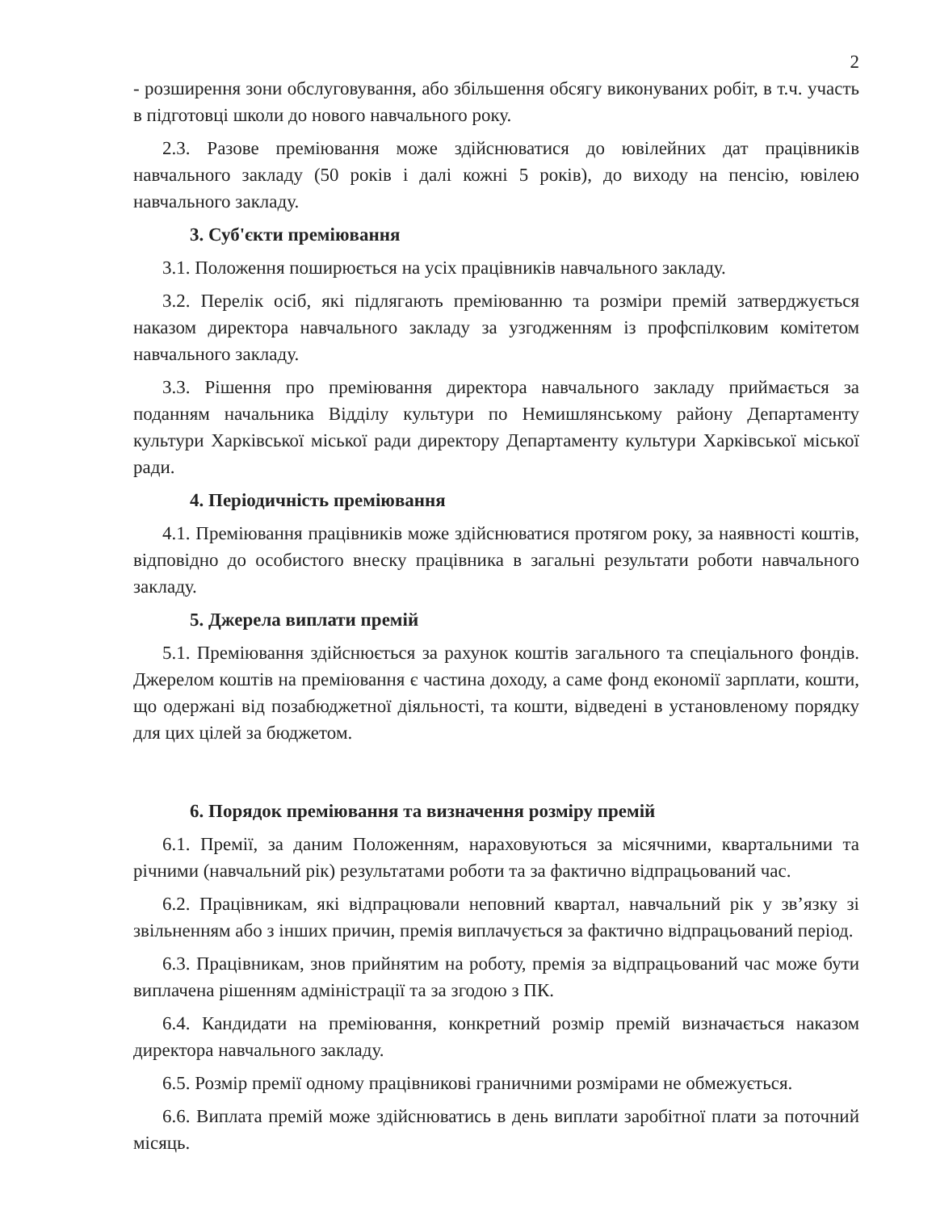2
- розширення зони обслуговування, або збільшення обсягу виконуваних робіт, в т.ч. участь в підготовці школи до нового навчального року.
2.3. Разове преміювання може здійснюватися до ювілейних дат працівників навчального закладу (50 років і далі кожні 5 років), до виходу на пенсію, ювілею навчального закладу.
3. Суб'єкти преміювання
3.1. Положення поширюється на усіх працівників навчального закладу.
3.2. Перелік осіб, які підлягають преміюванню та розміри премій затверджується наказом директора навчального закладу за узгодженням із профспілковим комітетом навчального закладу.
3.3. Рішення про преміювання директора навчального закладу приймається за поданням начальника Відділу культури по Немишлянському району Департаменту культури Харківської міської ради директору Департаменту культури Харківської міської ради.
4. Періодичність преміювання
4.1. Преміювання працівників може здійснюватися протягом року, за наявності коштів, відповідно до особистого внеску працівника в загальні результати роботи навчального закладу.
5. Джерела виплати премій
5.1. Преміювання здійснюється за рахунок коштів загального та спеціального фондів. Джерелом коштів на преміювання є частина доходу, а саме фонд економії зарплати, кошти, що одержані від позабюджетної діяльності, та кошти, відведені в установленому порядку для цих цілей за бюджетом.
6. Порядок преміювання та визначення розміру премій
6.1. Премії, за даним Положенням, нараховуються за місячними, квартальними та річними (навчальний рік) результатами роботи та за фактично відпрацьований час.
6.2. Працівникам, які відпрацювали неповний квартал, навчальний рік у зв’язку зі звільненням або з інших причин, премія виплачується за фактично відпрацьований період.
6.3. Працівникам, знов прийнятим на роботу, премія за відпрацьований час може бути виплачена рішенням адміністрації та за згодою з ПК.
6.4. Кандидати на преміювання, конкретний розмір премій визначається наказом директора навчального закладу.
6.5. Розмір премії одному працівникові граничними розмірами не обмежується.
6.6. Виплата премій може здійснюватись в день виплати заробітної плати за поточний місяць.